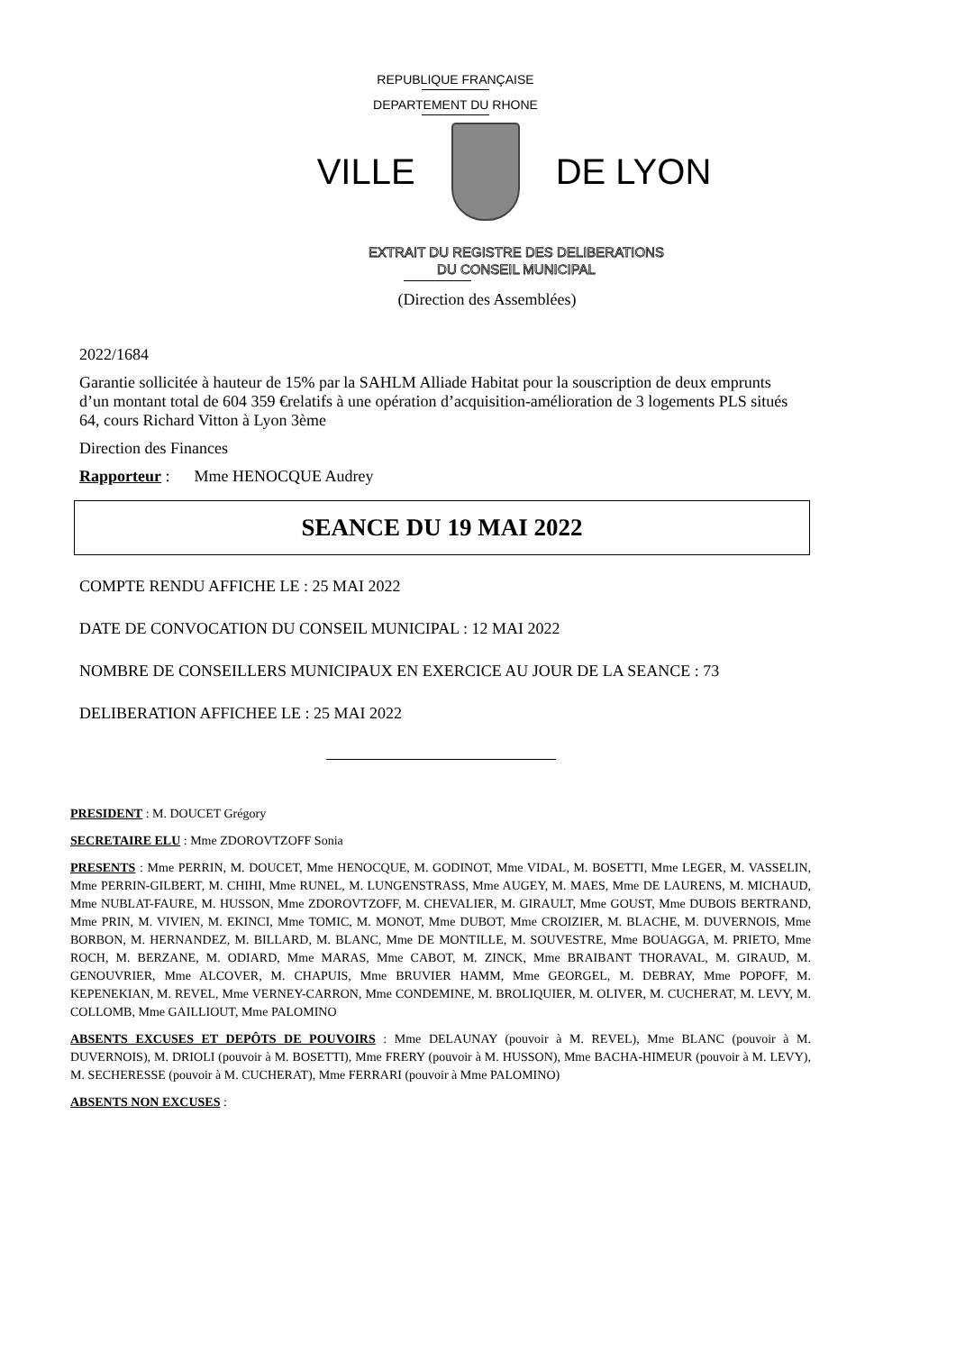REPUBLIQUE FRANÇAISE
DEPARTEMENT DU RHONE
VILLE DE LYON
EXTRAIT DU REGISTRE DES DELIBERATIONS
DU CONSEIL MUNICIPAL
(Direction des Assemblées)
2022/1684
Garantie sollicitée à hauteur de 15% par la SAHLM Alliade Habitat pour la souscription de deux emprunts d’un montant total de 604 359 €relatifs à une opération d’acquisition-amélioration de 3 logements PLS situés 64, cours Richard Vitton à Lyon 3ème
Direction des Finances
Rapporteur : Mme HENOCQUE Audrey
SEANCE DU 19 MAI 2022
COMPTE RENDU AFFICHE LE : 25 MAI 2022
DATE DE CONVOCATION DU CONSEIL MUNICIPAL : 12 MAI 2022
NOMBRE DE CONSEILLERS MUNICIPAUX EN EXERCICE AU JOUR DE LA SEANCE : 73
DELIBERATION AFFICHEE LE : 25 MAI 2022
PRESIDENT : M. DOUCET Grégory
SECRETAIRE ELU : Mme ZDOROVTZOFF Sonia
PRESENTS : Mme PERRIN, M. DOUCET, Mme HENOCQUE, M. GODINOT, Mme VIDAL, M. BOSETTI, Mme LEGER, M. VASSELIN, Mme PERRIN-GILBERT, M. CHIHI, Mme RUNEL, M. LUNGENSTRASS, Mme AUGEY, M. MAES, Mme DE LAURENS, M. MICHAUD, Mme NUBLAT-FAURE, M. HUSSON, Mme ZDOROVTZOFF, M. CHEVALIER, M. GIRAULT, Mme GOUST, Mme DUBOIS BERTRAND, Mme PRIN, M. VIVIEN, M. EKINCI, Mme TOMIC, M. MONOT, Mme DUBOT, Mme CROIZIER, M. BLACHE, M. DUVERNOIS, Mme BORBON, M. HERNANDEZ, M. BILLARD, M. BLANC, Mme DE MONTILLE, M. SOUVESTRE, Mme BOUAGGA, M. PRIETO, Mme ROCH, M. BERZANE, M. ODIARD, Mme MARAS, Mme CABOT, M. ZINCK, Mme BRAIBANT THORAVAL, M. GIRAUD, M. GENOUVRIER, Mme ALCOVER, M. CHAPUIS, Mme BRUVIER HAMM, Mme GEORGEL, M. DEBRAY, Mme POPOFF, M. KEPENEKIAN, M. REVEL, Mme VERNEY-CARRON, Mme CONDEMINE, M. BROLIQUIER, M. OLIVER, M. CUCHERAT, M. LEVY, M. COLLOMB, Mme GAILLIOUT, Mme PALOMINO
ABSENTS EXCUSES ET DEPÔTS DE POUVOIRS : Mme DELAUNAY (pouvoir à M. REVEL), Mme BLANC (pouvoir à M. DUVERNOIS), M. DRIOLI (pouvoir à M. BOSETTI), Mme FRERY (pouvoir à M. HUSSON), Mme BACHA-HIMEUR (pouvoir à M. LEVY), M. SECHERESSE (pouvoir à M. CUCHERAT), Mme FERRARI (pouvoir à Mme PALOMINO)
ABSENTS NON EXCUSES :